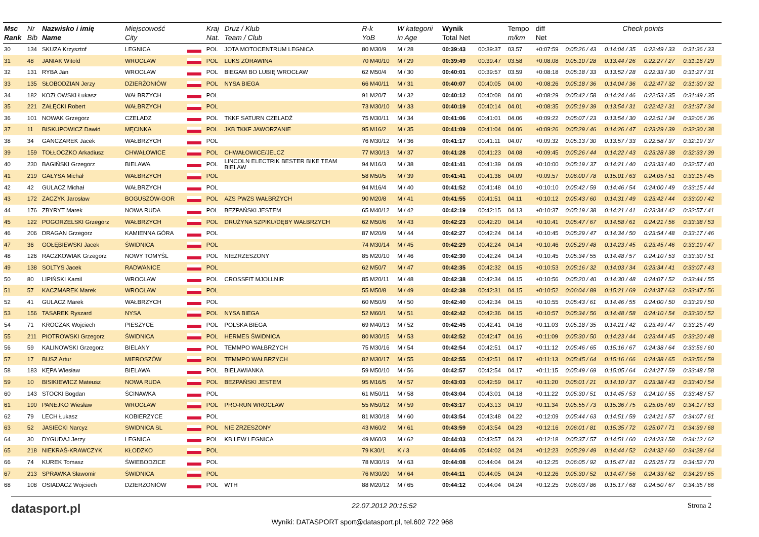| Msc Rank | Nr Bib | Nazwisko i imię Name | Miejscowość City | | Kraj Nat. | Druż / Klub Team / Club | R-k YoB | W kategorii in Age | Wynik Total Net | | Tempo m/km | diff Net | Check points | | | |
| --- | --- | --- | --- | --- | --- | --- | --- | --- | --- | --- | --- | --- | --- | --- | --- | --- |
| 30 | 134 | SKUZA Krzysztof | LEGNICA | | POL | JOTA MOTOCENTRUM LEGNICA | 80 M30/9 | M / 28 | 00:39:43 | 00:39:37 | 03.57 | +0:07:59 | 0:05:26 / 43 | 0:14:04 / 35 | 0:22:49 / 33 | 0:31:36 / 33 |
| 31 | 48 | JANIAK Witold | WROCŁAW | | POL | LUKS ŻÓRAWINA | 70 M40/10 | M / 29 | 00:39:49 | 00:39:47 | 03.58 | +0:08:08 | 0:05:10 / 28 | 0:13:44 / 26 | 0:22:27 / 27 | 0:31:16 / 29 |
| 32 | 131 | RYBA Jan | WROCŁAW | | POL | BIEGAM BO LUBIĘ WROCŁAW | 62 M50/4 | M / 30 | 00:40:01 | 00:39:57 | 03.59 | +0:08:18 | 0:05:18 / 33 | 0:13:52 / 28 | 0:22:33 / 30 | 0:31:27 / 31 |
| 33 | 135 | SŁOBODZIAN Jerzy | DZIERŻONIÓW | | POL | NYSA BIEGA | 66 M40/11 | M / 31 | 00:40:07 | 00:40:05 | 04.00 | +0:08:26 | 0:05:18 / 36 | 0:14:04 / 36 | 0:22:47 / 32 | 0:31:30 / 32 |
| 34 | 182 | KOZŁOWSKI Łukasz | WAŁBRZYCH | | POL | | 91 M20/7 | M / 32 | 00:40:12 | 00:40:08 | 04.00 | +0:08:29 | 0:05:42 / 58 | 0:14:24 / 46 | 0:22:53 / 35 | 0:31:49 / 35 |
| 35 | 221 | ZAŁĘCKI Robert | WAŁBRZYCH | | POL | | 73 M30/10 | M / 33 | 00:40:19 | 00:40:14 | 04.01 | +0:08:35 | 0:05:19 / 39 | 0:13:54 / 31 | 0:22:42 / 31 | 0:31:37 / 34 |
| 36 | 101 | NOWAK Grzegorz | CZELADZ | | POL | TKKF SATURN CZELADŹ | 75 M30/11 | M / 34 | 00:41:06 | 00:41:01 | 04.06 | +0:09:22 | 0:05:07 / 23 | 0:13:54 / 30 | 0:22:51 / 34 | 0:32:06 / 36 |
| 37 | 11 | BISKUPOWICZ Dawid | MĘCINKA | | POL | JKB TKKF JAWORZANIE | 95 M16/2 | M / 35 | 00:41:09 | 00:41:04 | 04.06 | +0:09:26 | 0:05:29 / 46 | 0:14:26 / 47 | 0:23:29 / 39 | 0:32:30 / 38 |
| 38 | 34 | GANCZAREK Jacek | WAŁBRZYCH | | POL | | 76 M30/12 | M / 36 | 00:41:17 | 00:41:11 | 04.07 | +0:09:32 | 0:05:13 / 30 | 0:13:57 / 33 | 0:22:58 / 37 | 0:32:19 / 37 |
| 39 | 159 | TOŁŁOCZKO Arkadiusz | CHWAŁOWICE | | POL | CHWAŁOWICE/JELCZ | 77 M30/13 | M / 37 | 00:41:28 | 00:41:23 | 04.08 | +0:09:45 | 0:05:26 / 44 | 0:14:22 / 43 | 0:23:28 / 38 | 0:32:33 / 39 |
| 40 | 230 | BAGIŃSKI Grzegorz | BIELAWA | | POL | LINCOLN ELECTRIK BESTER BIKE TEAM BIELAW | 94 M16/3 | M / 38 | 00:41:41 | 00:41:39 | 04.09 | +0:10:00 | 0:05:19 / 37 | 0:14:21 / 40 | 0:23:33 / 40 | 0:32:57 / 40 |
| 41 | 219 | GAŁYSA Michał | WAŁBRZYCH | | POL | | 58 M50/5 | M / 39 | 00:41:41 | 00:41:36 | 04.09 | +0:09:57 | 0:06:00 / 78 | 0:15:01 / 63 | 0:24:05 / 51 | 0:33:15 / 45 |
| 42 | 42 | GULACZ Michał | WAŁBRZYCH | | POL | | 94 M16/4 | M / 40 | 00:41:52 | 00:41:48 | 04.10 | +0:10:10 | 0:05:42 / 59 | 0:14:46 / 54 | 0:24:00 / 49 | 0:33:15 / 44 |
| 43 | 172 | ZACZYK Jarosław | BOGUSZÓW-GOR | | POL | AZS PWZS WAŁBRZYCH | 90 M20/8 | M / 41 | 00:41:55 | 00:41:51 | 04.11 | +0:10:12 | 0:05:43 / 60 | 0:14:31 / 49 | 0:23:42 / 44 | 0:33:00 / 42 |
| 44 | 176 | ZBYRYT Marek | NOWA RUDA | | POL | BEZPAŃSKI JESTEM | 65 M40/12 | M / 42 | 00:42:19 | 00:42:15 | 04.13 | +0:10:37 | 0:05:19 / 38 | 0:14:21 / 41 | 0:23:34 / 42 | 0:32:57 / 41 |
| 45 | 122 | POGORZELSKI Grzegorz | WAŁBRZYCH | | POL | DRUŻYNA SZPIKU/DĘBY WAŁBRZYCH | 62 M50/6 | M / 43 | 00:42:23 | 00:42:20 | 04.14 | +0:10:41 | 0:05:47 / 67 | 0:14:58 / 61 | 0:24:21 / 56 | 0:33:38 / 53 |
| 46 | 206 | DRAGAN Grzegorz | KAMIENNA GÓRA | | POL | | 87 M20/9 | M / 44 | 00:42:27 | 00:42:24 | 04.14 | +0:10:45 | 0:05:29 / 47 | 0:14:34 / 50 | 0:23:54 / 48 | 0:33:17 / 46 |
| 47 | 36 | GOŁĘBIEWSKI Jacek | ŚWIDNICA | | POL | | 74 M30/14 | M / 45 | 00:42:29 | 00:42:24 | 04.14 | +0:10:46 | 0:05:29 / 48 | 0:14:23 / 45 | 0:23:45 / 46 | 0:33:19 / 47 |
| 48 | 126 | RACZKOWIAK Grzegorz | NOWY TOMYŚL | | POL | NIEZRZESZONY | 85 M20/10 | M / 46 | 00:42:30 | 00:42:24 | 04.14 | +0:10:45 | 0:05:34 / 55 | 0:14:48 / 57 | 0:24:10 / 53 | 0:33:30 / 51 |
| 49 | 138 | SOLTYS Jacek | RADWANICE | | POL | | 62 M50/7 | M / 47 | 00:42:35 | 00:42:32 | 04.15 | +0:10:53 | 0:05:16 / 32 | 0:14:03 / 34 | 0:23:34 / 41 | 0:33:07 / 43 |
| 50 | 80 | LIPIŃSKI Kamil | WROCŁAW | | POL | CROSSFIT MJOLLNIR | 85 M20/11 | M / 48 | 00:42:38 | 00:42:34 | 04.15 | +0:10:56 | 0:05:20 / 40 | 0:14:30 / 48 | 0:24:07 / 52 | 0:33:44 / 55 |
| 51 | 57 | KACZMAREK Marek | WROCŁAW | | POL | | 55 M50/8 | M / 49 | 00:42:38 | 00:42:31 | 04.15 | +0:10:52 | 0:06:04 / 89 | 0:15:21 / 69 | 0:24:37 / 63 | 0:33:47 / 56 |
| 52 | 41 | GULACZ Marek | WAŁBRZYCH | | POL | | 60 M50/9 | M / 50 | 00:42:40 | 00:42:34 | 04.15 | +0:10:55 | 0:05:43 / 61 | 0:14:46 / 55 | 0:24:00 / 50 | 0:33:29 / 50 |
| 53 | 156 | TASAREK Ryszard | NYSA | | POL | NYSA BIEGA | 52 M60/1 | M / 51 | 00:42:42 | 00:42:36 | 04.15 | +0:10:57 | 0:05:34 / 56 | 0:14:48 / 58 | 0:24:10 / 54 | 0:33:30 / 52 |
| 54 | 71 | KROCZAK Wojciech | PIESZYCE | | POL | POLSKA BIEGA | 69 M40/13 | M / 52 | 00:42:45 | 00:42:41 | 04.16 | +0:11:03 | 0:05:18 / 35 | 0:14:21 / 42 | 0:23:49 / 47 | 0:33:25 / 49 |
| 55 | 211 | PIOTROWSKI Grzegorz | ŚWIDNICA | | POL | HERMES ŚWIDNICA | 80 M30/15 | M / 53 | 00:42:52 | 00:42:47 | 04.16 | +0:11:09 | 0:05:30 / 50 | 0:14:23 / 44 | 0:23:44 / 45 | 0:33:20 / 48 |
| 56 | 59 | KALINOWSKI Grzegorz | BIELANY | | POL | TEMMPO WAŁBRZYCH | 75 M30/16 | M / 54 | 00:42:54 | 00:42:51 | 04.17 | +0:11:12 | 0:05:46 / 65 | 0:15:16 / 67 | 0:24:38 / 64 | 0:33:56 / 60 |
| 57 | 17 | BUSZ Artur | MIEROSZÓW | | POL | TEMMPO WAŁBRZYCH | 82 M30/17 | M / 55 | 00:42:55 | 00:42:51 | 04.17 | +0:11:13 | 0:05:45 / 64 | 0:15:16 / 66 | 0:24:38 / 65 | 0:33:56 / 59 |
| 58 | 183 | KĘPA Wiesław | BIELAWA | | POL | BIELAWIANKA | 59 M50/10 | M / 56 | 00:42:57 | 00:42:54 | 04.17 | +0:11:15 | 0:05:49 / 69 | 0:15:05 / 64 | 0:24:27 / 59 | 0:33:48 / 58 |
| 59 | 10 | BISIKIEWICZ Mateusz | NOWA RUDA | | POL | BEZPAŃSKI JESTEM | 95 M16/5 | M / 57 | 00:43:03 | 00:42:59 | 04.17 | +0:11:20 | 0:05:01 / 21 | 0:14:10 / 37 | 0:23:38 / 43 | 0:33:40 / 54 |
| 60 | 143 | STOCKI Bogdan | ŚCINAWKA | | POL | | 61 M50/11 | M / 58 | 00:43:04 | 00:43:01 | 04.18 | +0:11:22 | 0:05:30 / 51 | 0:14:45 / 53 | 0:24:10 / 55 | 0:33:48 / 57 |
| 61 | 190 | PANEJKO Wiesław | WROCŁAW | | POL | PRO-RUN WROCŁAW | 55 M50/12 | M / 59 | 00:43:17 | 00:43:13 | 04.19 | +0:11:34 | 0:05:55 / 73 | 0:15:36 / 75 | 0:25:05 / 69 | 0:34:17 / 63 |
| 62 | 79 | LECH Łukasz | KOBIERZYCE | | POL | | 81 M30/18 | M / 60 | 00:43:54 | 00:43:48 | 04.22 | +0:12:09 | 0:05:44 / 63 | 0:14:51 / 59 | 0:24:21 / 57 | 0:34:07 / 61 |
| 63 | 52 | JASIECKI Narcyz | SWIDNICA SL | | POL | NIE ZRZESZONY | 43 M60/2 | M / 61 | 00:43:59 | 00:43:54 | 04.23 | +0:12:16 | 0:06:01 / 81 | 0:15:35 / 72 | 0:25:07 / 71 | 0:34:39 / 68 |
| 64 | 30 | DYGUDAJ Jerzy | LEGNICA | | POL | KB LEW LEGNICA | 49 M60/3 | M / 62 | 00:44:03 | 00:43:57 | 04.23 | +0:12:18 | 0:05:37 / 57 | 0:14:51 / 60 | 0:24:23 / 58 | 0:34:12 / 62 |
| 65 | 218 | NIEKRAŚ-KRAWCZYK | KŁODZKO | | POL | | 79 K30/1 | K / 3 | 00:44:05 | 00:44:02 | 04.24 | +0:12:23 | 0:05:29 / 49 | 0:14:44 / 52 | 0:24:32 / 60 | 0:34:28 / 64 |
| 66 | 74 | KUREK Tomasz | ŚWIEBODZICE | | POL | | 78 M30/19 | M / 63 | 00:44:08 | 00:44:04 | 04.24 | +0:12:25 | 0:06:05 / 92 | 0:15:47 / 81 | 0:25:25 / 73 | 0:34:52 / 70 |
| 67 | 213 | SPRAWKA Sławomir | ŚWIDNICA | | POL | | 76 M30/20 | M / 64 | 00:44:11 | 00:44:05 | 04.24 | +0:12:26 | 0:05:30 / 52 | 0:14:47 / 56 | 0:24:33 / 62 | 0:34:29 / 65 |
| 68 | 108 | OSIADACZ Wojciech | DZIERŻONIÓW | | POL | WTH | 88 M20/12 | M / 65 | 00:44:12 | 00:44:04 | 04.24 | +0:12:25 | 0:06:03 / 86 | 0:15:17 / 68 | 0:24:50 / 67 | 0:34:35 / 66 |
datasport.pl 22.07.2012 20:15:52 Strona 2
Wyniki: DATASPORT sport@datasport.pl, tel.602 722 968